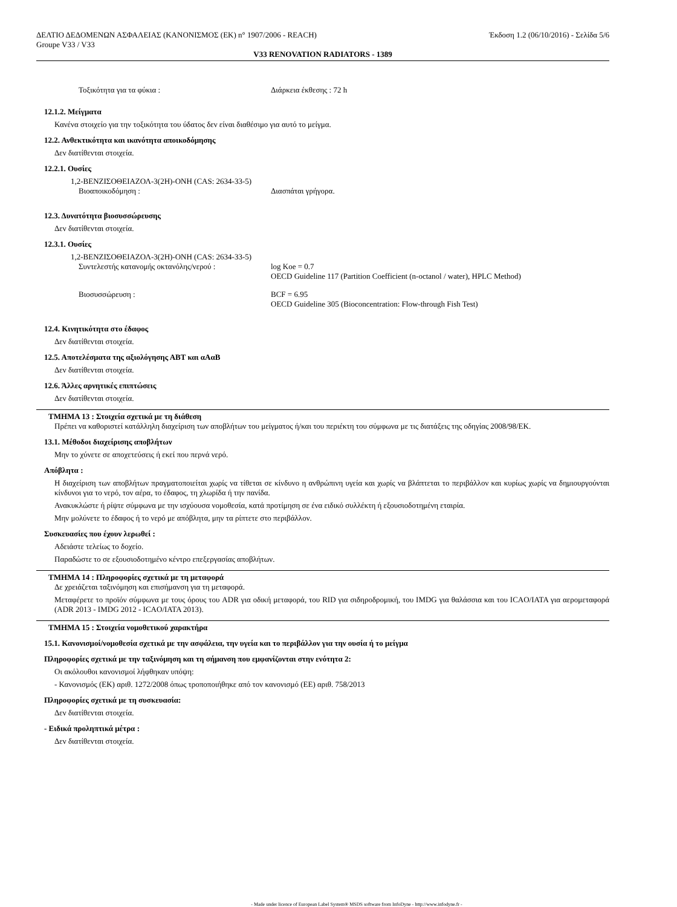ΔΕΛΤΙΟ ΔΕΔΟΜΕΝΩΝ ΑΣΦΑΛΕΙΑΣ (ΚΑΝΟΝΙΣΜΟΣ (ΕΚ) n° 1907/2006 - REACH) Έκδοση 1.2 (06/10/2016) - Σελίδα 5/6
Groupe V33 / V33
V33 RENOVATION RADIATORS - 1389
Τοξικότητα για τα φύκια : Διάρκεια έκθεσης : 72 h
12.1.2. Μείγματα
Κανένα στοιχείο για την τοξικότητα του ύδατος δεν είναι διαθέσιμο για αυτό το μείγμα.
12.2. Ανθεκτικότητα και ικανότητα αποικοδόμησης
Δεν διατίθενται στοιχεία.
12.2.1. Ουσίες
1,2-ΒΕΝΖΙΣΟΘΕΙΑΖΟΛ-3(2Η)-ΟΝΗ (CAS: 2634-33-5)
Βιοαποικοδόμηση : Διασπάται γρήγορα.
12.3. Δυνατότητα βιοσυσσώρευσης
Δεν διατίθενται στοιχεία.
12.3.1. Ουσίες
1,2-ΒΕΝΖΙΣΟΘΕΙΑΖΟΛ-3(2Η)-ΟΝΗ (CAS: 2634-33-5)
Συντελεστής κατανομής οκτανόλης/νερού : log Koe = 0.7
OECD Guideline 117 (Partition Coefficient (n-octanol / water), HPLC Method)
Βιοσυσσώρευση : BCF = 6.95
OECD Guideline 305 (Bioconcentration: Flow-through Fish Test)
12.4. Κινητικότητα στο έδαφος
Δεν διατίθενται στοιχεία.
12.5. Αποτελέσματα της αξιολόγησης ΑΒΤ και αΑαΒ
Δεν διατίθενται στοιχεία.
12.6. Άλλες αρνητικές επιπτώσεις
Δεν διατίθενται στοιχεία.
ΤΜΗΜΑ 13 : Στοιχεία σχετικά με τη διάθεση
Πρέπει να καθοριστεί κατάλληλη διαχείριση των αποβλήτων του μείγματος ή/και του περιέκτη του σύμφωνα με τις διατάξεις της οδηγίας 2008/98/ΕΚ.
13.1. Μέθοδοι διαχείρισης αποβλήτων
Μην το χύνετε σε αποχετεύσεις ή εκεί που περνά νερό.
Απόβλητα :
Η διαχείριση των αποβλήτων πραγματοποιείται χωρίς να τίθεται σε κίνδυνο η ανθρώπινη υγεία και χωρίς να βλάπτεται το περιβάλλον και κυρίως χωρίς να δημιουργούνται κίνδυνοι για το νερό, τον αέρα, το έδαφος, τη χλωρίδα ή την πανίδα.
Ανακυκλώστε ή ρίψτε σύμφωνα με την ισχύουσα νομοθεσία, κατά προτίμηση σε ένα ειδικό συλλέκτη ή εξουσιοδοτημένη εταιρία.
Μην μολύνετε το έδαφος ή το νερό με απόβλητα, μην τα ρίπτετε στο περιβάλλον.
Συσκευασίες που έχουν λερωθεί :
Αδειάστε τελείως το δοχείο.
Παραδώστε το σε εξουσιοδοτημένο κέντρο επεξεργασίας αποβλήτων.
ΤΜΗΜΑ 14 : Πληροφορίες σχετικά με τη μεταφορά
Δε χρειάζεται ταξινόμηση και επισήμανση για τη μεταφορά.
Μεταφέρετε το προϊόν σύμφωνα με τους όρους του ADR για οδική μεταφορά, του RID για σιδηροδρομική, του IMDG για θαλάσσια και του ICAO/IATA για αερομεταφορά (ADR 2013 - IMDG 2012 - ICAO/IATA 2013).
ΤΜΗΜΑ 15 : Στοιχεία νομοθετικού χαρακτήρα
15.1. Κανονισμοί/νομοθεσία σχετικά με την ασφάλεια, την υγεία και το περιβάλλον για την ουσία ή το μείγμα
Πληροφορίες σχετικά με την ταξινόμηση και τη σήμανση που εμφανίζονται στην ενότητα 2:
Οι ακόλουθοι κανονισμοί λήφθηκαν υπόψη:
- Κανονισμός (ΕΚ) αριθ. 1272/2008 όπως τροποποιήθηκε από τον κανονισμό (ΕΕ) αριθ. 758/2013
Πληροφορίες σχετικά με τη συσκευασία:
Δεν διατίθενται στοιχεία.
- Ειδικά προληπτικά μέτρα :
Δεν διατίθενται στοιχεία.
- Made under licence of European Label System® MSDS software from InfoDyne - http://www.infodyne.fr -